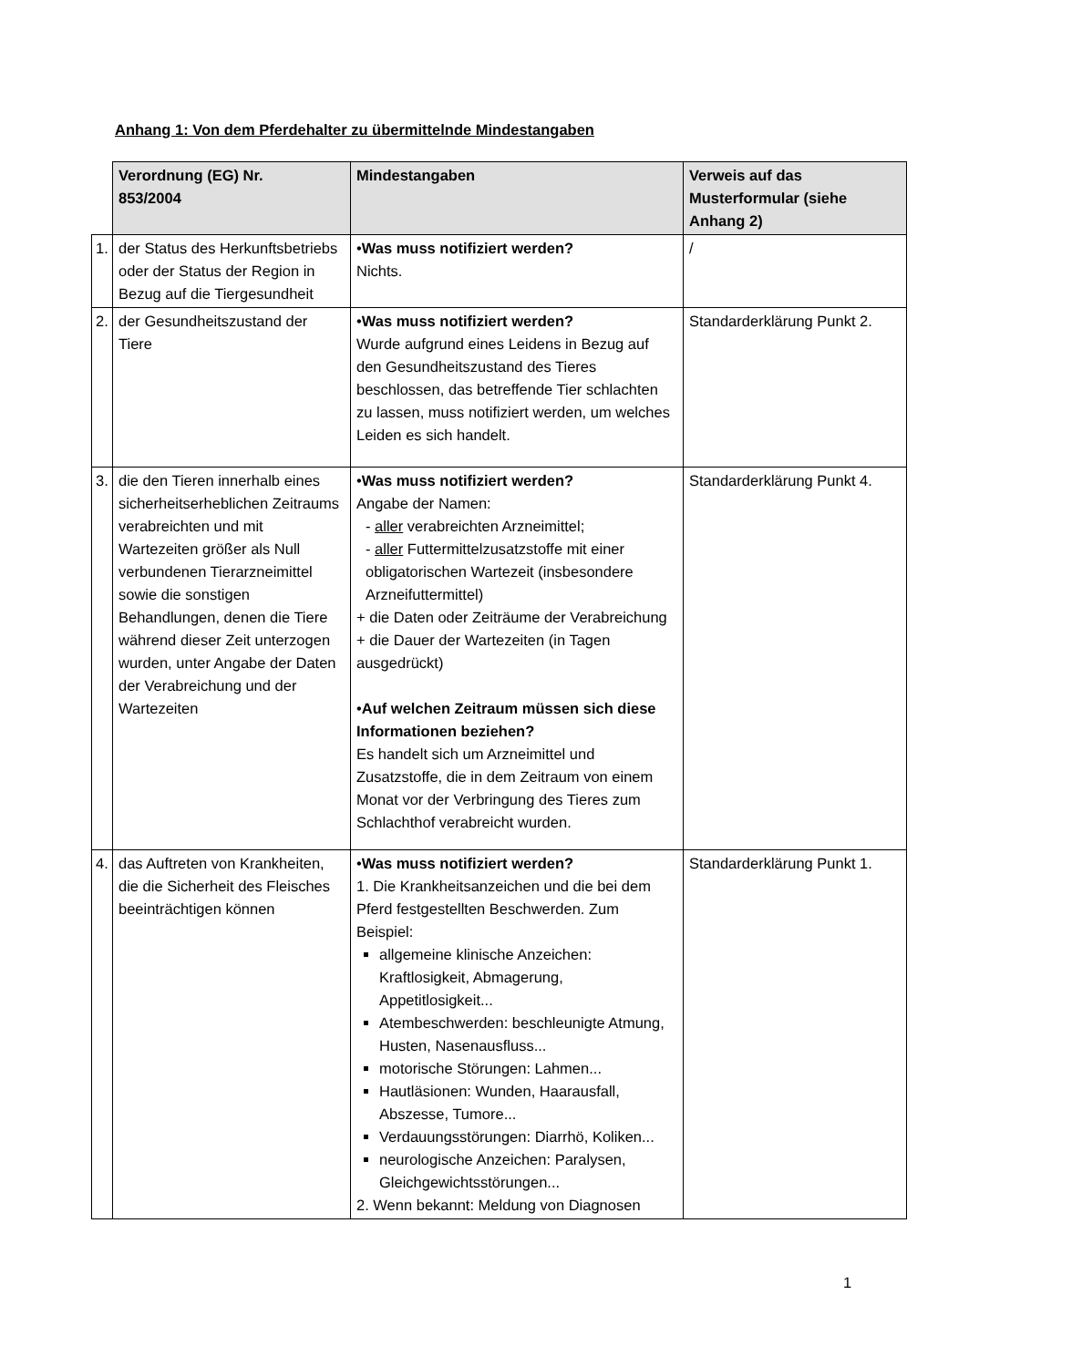Anhang 1: Von dem Pferdehalter zu übermittelnde Mindestangaben
| | Verordnung (EG) Nr. 853/2004 | Mindestangaben | Verweis auf das Musterformular (siehe Anhang 2) |
| 1. | der Status des Herkunftsbetriebs oder der Status der Region in Bezug auf die Tiergesundheit | • Was muss notifiziert werden? Nichts. | / |
| 2. | der Gesundheitszustand der Tiere | • Was muss notifiziert werden? Wurde aufgrund eines Leidens in Bezug auf den Gesundheitszustand des Tieres beschlossen, das betreffende Tier schlachten zu lassen, muss notifiziert werden, um welches Leiden es sich handelt. | Standarderklärung Punkt 2. |
| 3. | die den Tieren innerhalb eines sicherheitserheblichen Zeitraums verabreichten und mit Wartezeiten größer als Null verbundenen Tierarzneimittel sowie die sonstigen Behandlungen, denen die Tiere während dieser Zeit unterzogen wurden, unter Angabe der Daten der Verabreichung und der Wartezeiten | • Was muss notifiziert werden? Angabe der Namen: - aller verabreichten Arzneimittel; - aller Futtermittelzusatzstoffe mit einer obligatorischen Wartezeit (insbesondere Arzneifuttermittel) + die Daten oder Zeiträume der Verabreichung + die Dauer der Wartezeiten (in Tagen ausgedrückt) • Auf welchen Zeitraum müssen sich diese Informationen beziehen? Es handelt sich um Arzneimittel und Zusatzstoffe, die in dem Zeitraum von einem Monat vor der Verbringung des Tieres zum Schlachthof verabreicht wurden. | Standarderklärung Punkt 4. |
| 4. | das Auftreten von Krankheiten, die die Sicherheit des Fleisches beeinträchtigen können | • Was muss notifiziert werden? 1. Die Krankheitsanzeichen und die bei dem Pferd festgestellten Beschwerden. Zum Beispiel: allgemeine klinische Anzeichen: Kraftlosigkeit, Abmagerung, Appetitlosigkeit... Atembeschwerden: beschleunigte Atmung, Husten, Nasenausfluss... motorische Störungen: Lahmen... Hautläsionen: Wunden, Haarausfall, Abszesse, Tumore... Verdauungsstörungen: Diarrhö, Koliken... neurologische Anzeichen: Paralysen, Gleichgewichtsstörungen... 2. Wenn bekannt: Meldung von Diagnosen | Standarderklärung Punkt 1. |
1